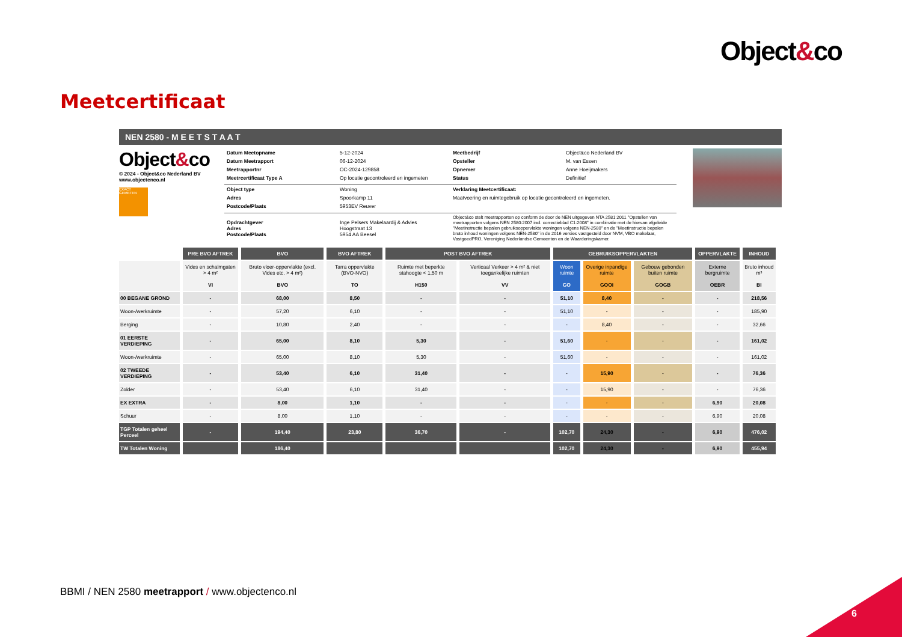Object&co
Meetcertificaat
NEN 2580 - M E E T S T A A T
Object&co
© 2024 - Object&co Nederland BV
www.objectenco.nl
EXACT GEMETEN
| Datum Meetopname | 5-12-2024 | Meetbedrijf | Object&co Nederland BV |
| Datum Meetrapport | 06-12-2024 | Opsteller | M. van Essen |
| Meetrapportnr | OC-2024-129858 | Opnemer | Anne Hoeijmakers |
| Meetrcertificaat Type A | Op locatie gecontroleerd en ingemeten | Status | Definitief |
| Object type | Woning | Verklaring Meetcertificaat: | |
| Adres | Spoorkamp 11 | Maatvoering en ruimtegebruik op locatie gecontroleerd en ingemeten. | |
| Postcode/Plaats | 5953EV Reuver | | |
| Opdrachtgever Adres Postcode/Plaats | Inge Pelsers Makelaardij & Advies Hoogstraat 13 5954 AA Beesel | Object&co stelt meetrapporten op conform de door de NEN uitgegeven NTA 2581:2011 "Opstellen van meetrapporten volgens NEN 2580:2007 incl. correctieblad C1:2008" in combinatie met de hiervan afgeleide "Meetinstructie bepalen gebruiksoppervlakte woningen volgens NEN-2580" en de "Meetinstructie bepalen bruto inhoud woningen volgens NEN-2580" in de 2016 versies vastgesteld door NVM, VBO makelaar, VastgoedPRO, Vereniging Nederlandse Gemeenten en de Waarderingskamer. | |
| | PRE BVO AFTREK | BVO | BVO AFTREK | POST BVO AFTREK | | GEBRUIKSOPPERVLAKTEN | | | OPPERVLAKTE | INHOUD |
| --- | --- | --- | --- | --- | --- | --- | --- | --- | --- | --- |
| | Vides en schalmgaten > 4 m² VI | Bruto vloer-oppervlakte (excl. Vides etc. > 4 m²) BVO | Tarra oppervlakte (BVO-NVO) TO | Ruimte met beperkte stahoogte < 1,50 m H150 | Verticaal Verkeer > 4 m² & niet toegankelijke ruimten VV | Woon ruimte GO | Overige inpandige ruimte GOOI | Gebouw gebonden buiten ruimte GOGB | Externe bergruimte OEBR | Bruto inhoud m³ BI |
| 00 BEGANE GROND | - | 68,00 | 8,50 | - | - | 51,10 | 8,40 | - | - | 218,56 |
| Woon-/werkruimte | - | 57,20 | 6,10 | - | - | 51,10 | - | - | - | 185,90 |
| Berging | - | 10,80 | 2,40 | - | - | - | 8,40 | - | - | 32,66 |
| 01 EERSTE VERDIEPING | - | 65,00 | 8,10 | 5,30 | - | 51,60 | - | - | - | 161,02 |
| Woon-/werkruimte | - | 65,00 | 8,10 | 5,30 | - | 51,60 | - | - | - | 161,02 |
| 02 TWEEDE VERDIEPING | - | 53,40 | 6,10 | 31,40 | - | - | 15,90 | - | - | 76,36 |
| Zolder | - | 53,40 | 6,10 | 31,40 | - | - | 15,90 | - | - | 76,36 |
| EX EXTRA | - | 8,00 | 1,10 | - | - | - | - | - | 6,90 | 20,08 |
| Schuur | - | 8,00 | 1,10 | - | - | - | - | - | 6,90 | 20,08 |
| TGP Totalen geheel Perceel | - | 194,40 | 23,80 | 36,70 | - | 102,70 | 24,30 | - | 6,90 | 476,02 |
| TW Totalen Woning | | 186,40 | | | | 102,70 | 24,30 | - | 6,90 | 455,94 |
BBMI / NEN 2580 meetrapport / www.objectenco.nl
6